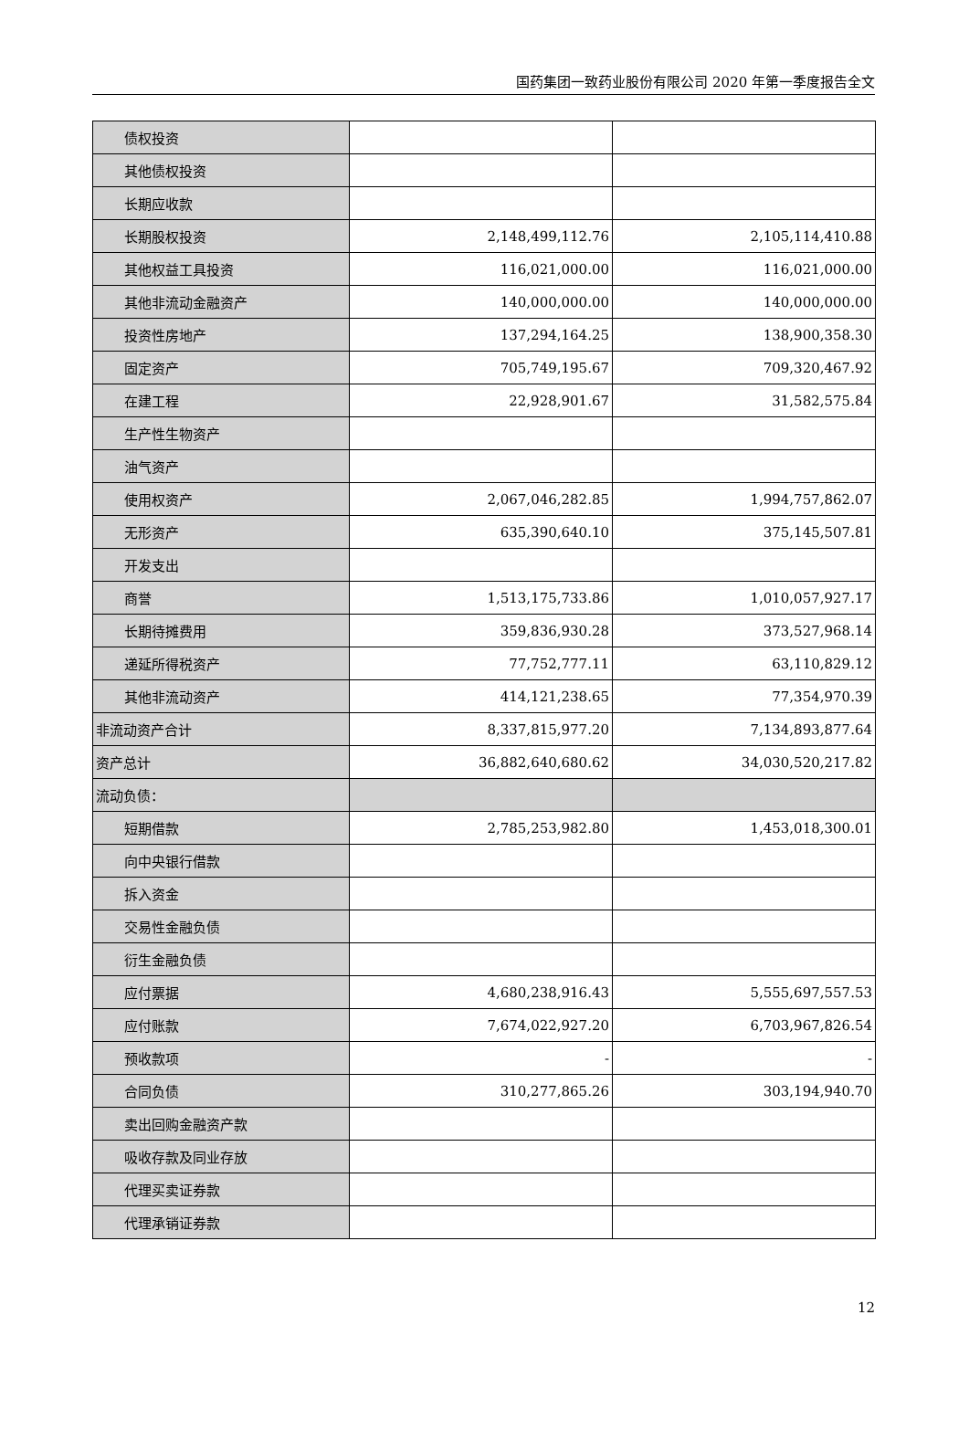国药集团一致药业股份有限公司 2020 年第一季度报告全文
| 债权投资 | | |
| 其他债权投资 | | |
| 长期应收款 | | |
| 长期股权投资 | 2,148,499,112.76 | 2,105,114,410.88 |
| 其他权益工具投资 | 116,021,000.00 | 116,021,000.00 |
| 其他非流动金融资产 | 140,000,000.00 | 140,000,000.00 |
| 投资性房地产 | 137,294,164.25 | 138,900,358.30 |
| 固定资产 | 705,749,195.67 | 709,320,467.92 |
| 在建工程 | 22,928,901.67 | 31,582,575.84 |
| 生产性生物资产 | | |
| 油气资产 | | |
| 使用权资产 | 2,067,046,282.85 | 1,994,757,862.07 |
| 无形资产 | 635,390,640.10 | 375,145,507.81 |
| 开发支出 | | |
| 商誉 | 1,513,175,733.86 | 1,010,057,927.17 |
| 长期待摊费用 | 359,836,930.28 | 373,527,968.14 |
| 递延所得税资产 | 77,752,777.11 | 63,110,829.12 |
| 其他非流动资产 | 414,121,238.65 | 77,354,970.39 |
| 非流动资产合计 | 8,337,815,977.20 | 7,134,893,877.64 |
| 资产总计 | 36,882,640,680.62 | 34,030,520,217.82 |
| 流动负债： | | |
| 短期借款 | 2,785,253,982.80 | 1,453,018,300.01 |
| 向中央银行借款 | | |
| 拆入资金 | | |
| 交易性金融负债 | | |
| 衍生金融负债 | | |
| 应付票据 | 4,680,238,916.43 | 5,555,697,557.53 |
| 应付账款 | 7,674,022,927.20 | 6,703,967,826.54 |
| 预收款项 | - | - |
| 合同负债 | 310,277,865.26 | 303,194,940.70 |
| 卖出回购金融资产款 | | |
| 吸收存款及同业存放 | | |
| 代理买卖证券款 | | |
| 代理承销证券款 | | |
12